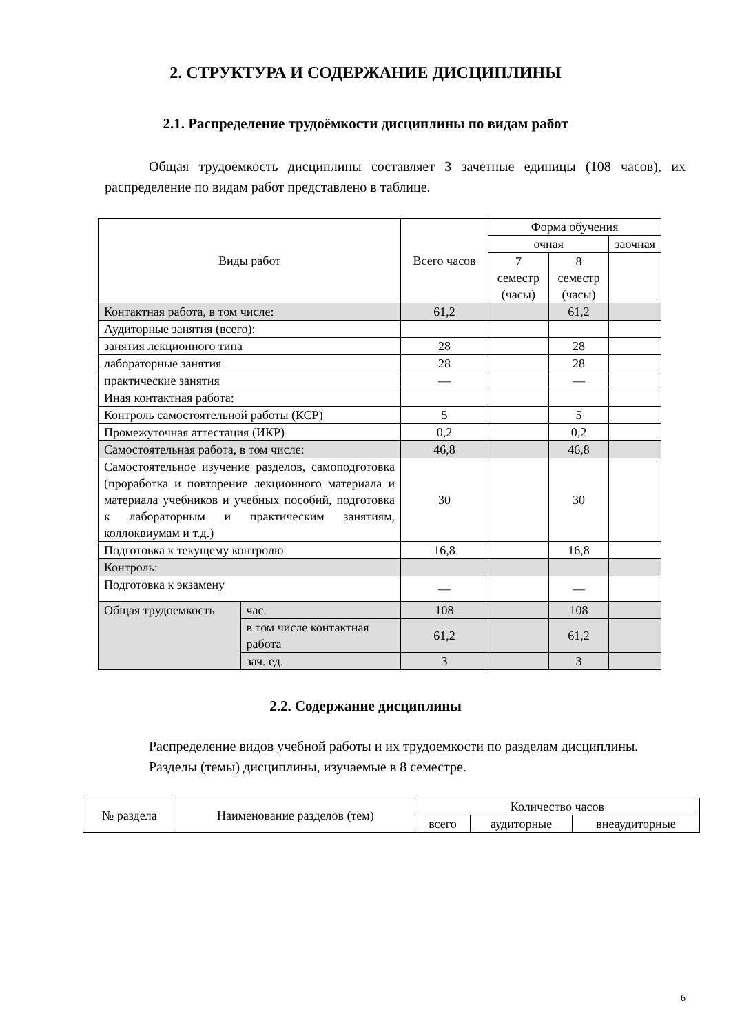2. СТРУКТУРА И СОДЕРЖАНИЕ ДИСЦИПЛИНЫ
2.1. Распределение трудоёмкости дисциплины по видам работ
Общая трудоёмкость дисциплины составляет 3 зачетные единицы (108 часов), их распределение по видам работ представлено в таблице.
| Виды работ | | Всего часов | Форма обучения | | |
| --- | --- | --- | --- | --- | --- |
| | | | очная | | заочная |
| | | | 7 семестр (часы) | 8 семестр (часы) | |
| Контактная работа, в том числе: | | 61,2 | | 61,2 | |
| Аудиторные занятия (всего): | | | | | |
| занятия лекционного типа | | 28 | | 28 | |
| лабораторные занятия | | 28 | | 28 | |
| практические занятия | | — | | — | |
| Иная контактная работа: | | | | | |
| Контроль самостоятельной работы (КСР) | | 5 | | 5 | |
| Промежуточная аттестация (ИКР) | | 0,2 | | 0,2 | |
| Самостоятельная работа, в том числе: | | 46,8 | | 46,8 | |
| Самостоятельное изучение разделов, самоподготовка (проработка и повторение лекционного материала и материала учебников и учебных пособий, подготовка к лабораторным и практическим занятиям, коллоквиумам и т.д.) | | 30 | | 30 | |
| Подготовка к текущему контролю | | 16,8 | | 16,8 | |
| Контроль: | | | | | |
| Подготовка к экзамену | | — | | — | |
| Общая трудоемкость | час. | 108 | | 108 | |
| | в том числе контактная работа | 61,2 | | 61,2 | |
| | зач. ед. | 3 | | 3 | |
2.2. Содержание дисциплины
Распределение видов учебной работы и их трудоемкости по разделам дисциплины.
Разделы (темы) дисциплины, изучаемые в 8 семестре.
| № раздела | Наименование разделов (тем) | Количество часов | | |
| --- | --- | --- | --- | --- |
| | | всего | аудиторные | внеаудиторные |
6